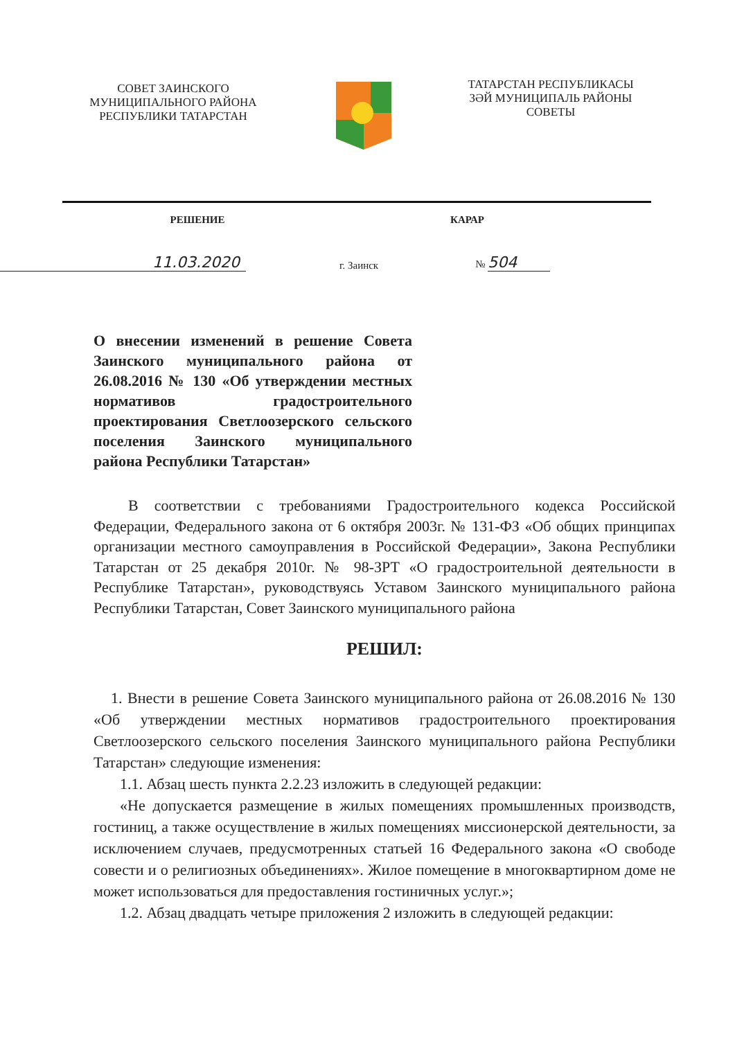СОВЕТ ЗАИНСКОГО
МУНИЦИПАЛЬНОГО РАЙОНА
РЕСПУБЛИКИ ТАТАРСТАН
ТАТАРСТАН РЕСПУБЛИКАСЫ
ЗӘЙ МУНИЦИПАЛЬ РАЙОНЫ
СОВЕТЫ
РЕШЕНИЕ КАРАР
11.03.2020
г. Заинск
№ 504
О внесении изменений в решение Совета Заинского муниципального района от 26.08.2016 № 130 «Об утверждении местных нормативов градостроительного проектирования Светлоозерского сельского поселения Заинского муниципального района Республики Татарстан»
В соответствии с требованиями Градостроительного кодекса Российской Федерации, Федерального закона от 6 октября 2003г. № 131-ФЗ «Об общих принципах организации местного самоуправления в Российской Федерации», Закона Республики Татарстан от 25 декабря 2010г. № 98-ЗРТ «О градостроительной деятельности в Республике Татарстан», руководствуясь Уставом Заинского муниципального района Республики Татарстан, Совет Заинского муниципального района
РЕШИЛ:
1. Внести в решение Совета Заинского муниципального района от 26.08.2016 № 130 «Об утверждении местных нормативов градостроительного проектирования Светлоозерского сельского поселения Заинского муниципального района Республики Татарстан» следующие изменения:
1.1. Абзац шесть пункта 2.2.23 изложить в следующей редакции:
«Не допускается размещение в жилых помещениях промышленных производств, гостиниц, а также осуществление в жилых помещениях миссионерской деятельности, за исключением случаев, предусмотренных статьей 16 Федерального закона «О свободе совести и о религиозных объединениях». Жилое помещение в многоквартирном доме не может использоваться для предоставления гостиничных услуг.»;
1.2. Абзац двадцать четыре приложения 2 изложить в следующей редакции: